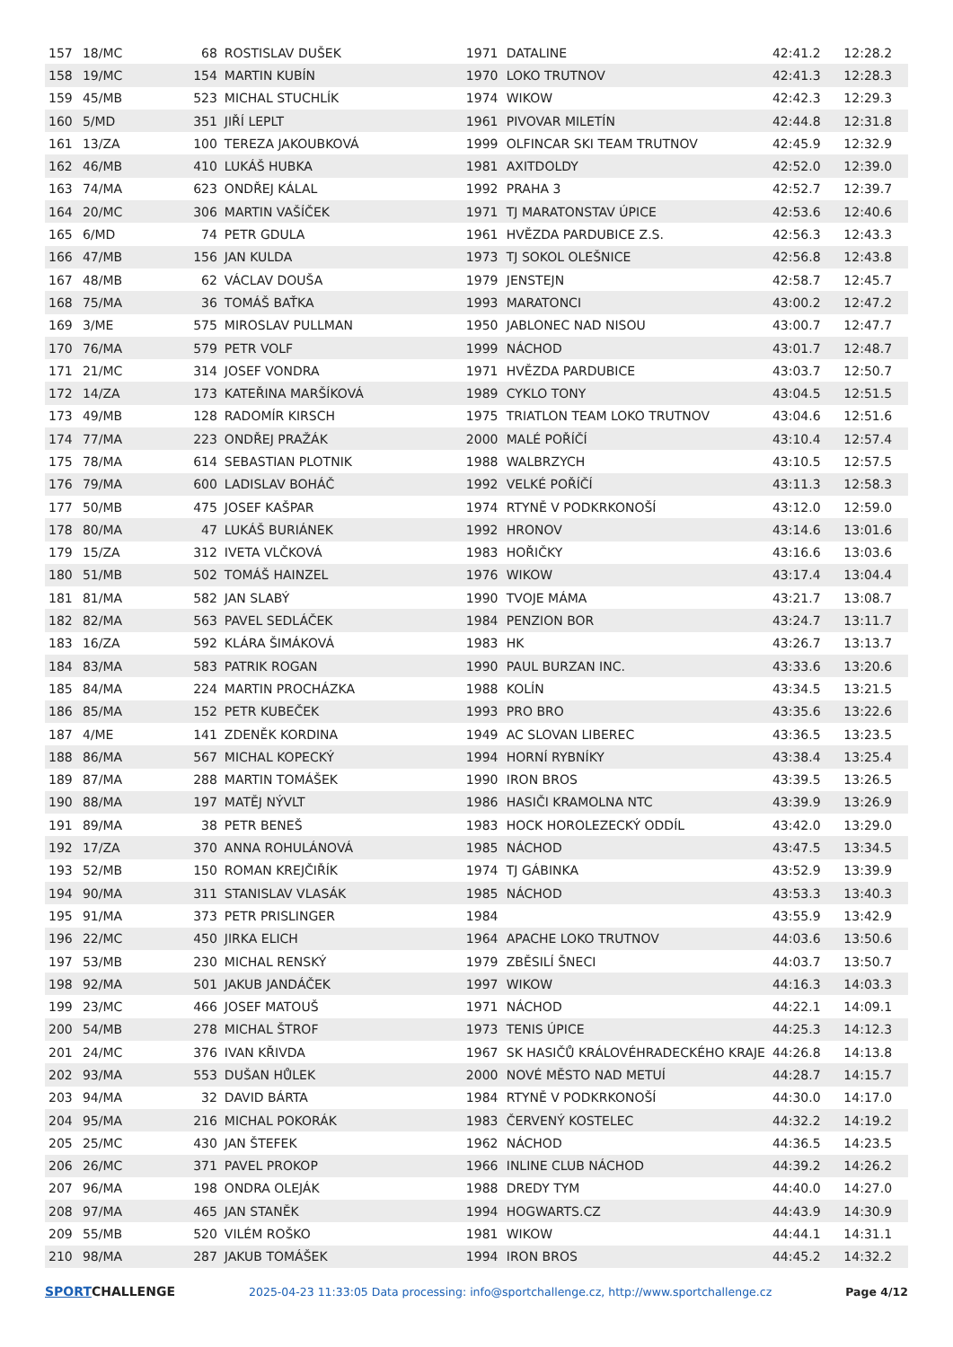| 157 | 18/MC | 68 | ROSTISLAV DUŠEK | 1971 | DATALINE | 42:41.2 | 12:28.2 |
| 158 | 19/MC | 154 | MARTIN KUBÍN | 1970 | LOKO TRUTNOV | 42:41.3 | 12:28.3 |
| 159 | 45/MB | 523 | MICHAL STUCHLÍK | 1974 | WIKOW | 42:42.3 | 12:29.3 |
| 160 | 5/MD | 351 | JIŘÍ LEPLT | 1961 | PIVOVAR MILETÍN | 42:44.8 | 12:31.8 |
| 161 | 13/ZA | 100 | TEREZA JAKOUBKOVÁ | 1999 | OLFINCAR SKI TEAM TRUTNOV | 42:45.9 | 12:32.9 |
| 162 | 46/MB | 410 | LUKÁŠ HUBKA | 1981 | AXITDOLDY | 42:52.0 | 12:39.0 |
| 163 | 74/MA | 623 | ONDŘEJ KÁLAL | 1992 | PRAHA 3 | 42:52.7 | 12:39.7 |
| 164 | 20/MC | 306 | MARTIN VAŠÍČEK | 1971 | TJ MARATONSTAV ÚPICE | 42:53.6 | 12:40.6 |
| 165 | 6/MD | 74 | PETR GDULA | 1961 | HVĚZDA PARDUBICE Z.S. | 42:56.3 | 12:43.3 |
| 166 | 47/MB | 156 | JAN KULDA | 1973 | TJ SOKOL OLEŠNICE | 42:56.8 | 12:43.8 |
| 167 | 48/MB | 62 | VÁCLAV DOUŠA | 1979 | JENSTEJN | 42:58.7 | 12:45.7 |
| 168 | 75/MA | 36 | TOMÁŠ BAŤKA | 1993 | MARATONCI | 43:00.2 | 12:47.2 |
| 169 | 3/ME | 575 | MIROSLAV PULLMAN | 1950 | JABLONEC NAD NISOU | 43:00.7 | 12:47.7 |
| 170 | 76/MA | 579 | PETR VOLF | 1999 | NÁCHOD | 43:01.7 | 12:48.7 |
| 171 | 21/MC | 314 | JOSEF VONDRA | 1971 | HVĚZDA PARDUBICE | 43:03.7 | 12:50.7 |
| 172 | 14/ZA | 173 | KATEŘINA MARŠÍKOVÁ | 1989 | CYKLO TONY | 43:04.5 | 12:51.5 |
| 173 | 49/MB | 128 | RADOMÍR KIRSCH | 1975 | TRIATLON TEAM LOKO TRUTNOV | 43:04.6 | 12:51.6 |
| 174 | 77/MA | 223 | ONDŘEJ PRAŽÁK | 2000 | MALÉ POŘÍČÍ | 43:10.4 | 12:57.4 |
| 175 | 78/MA | 614 | SEBASTIAN PLOTNIK | 1988 | WALBRZYCH | 43:10.5 | 12:57.5 |
| 176 | 79/MA | 600 | LADISLAV BOHÁČ | 1992 | VELKÉ POŘÍČÍ | 43:11.3 | 12:58.3 |
| 177 | 50/MB | 475 | JOSEF KAŠPAR | 1974 | RTYNĚ V PODKRKONOŠÍ | 43:12.0 | 12:59.0 |
| 178 | 80/MA | 47 | LUKÁŠ BURIÁNEK | 1992 | HRONOV | 43:14.6 | 13:01.6 |
| 179 | 15/ZA | 312 | IVETA VLČKOVÁ | 1983 | HOŘIČKY | 43:16.6 | 13:03.6 |
| 180 | 51/MB | 502 | TOMÁŠ HAINZEL | 1976 | WIKOW | 43:17.4 | 13:04.4 |
| 181 | 81/MA | 582 | JAN SLABÝ | 1990 | TVOJE MÁMA | 43:21.7 | 13:08.7 |
| 182 | 82/MA | 563 | PAVEL SEDLÁČEK | 1984 | PENZION BOR | 43:24.7 | 13:11.7 |
| 183 | 16/ZA | 592 | KLÁRA ŠIMÁKOVÁ | 1983 | HK | 43:26.7 | 13:13.7 |
| 184 | 83/MA | 583 | PATRIK ROGAN | 1990 | PAUL BURZAN INC. | 43:33.6 | 13:20.6 |
| 185 | 84/MA | 224 | MARTIN PROCHÁZKA | 1988 | KOLÍN | 43:34.5 | 13:21.5 |
| 186 | 85/MA | 152 | PETR KUBEČEK | 1993 | PRO BRO | 43:35.6 | 13:22.6 |
| 187 | 4/ME | 141 | ZDENĚK KORDINA | 1949 | AC SLOVAN LIBEREC | 43:36.5 | 13:23.5 |
| 188 | 86/MA | 567 | MICHAL KOPECKÝ | 1994 | HORNÍ RYBNÍKY | 43:38.4 | 13:25.4 |
| 189 | 87/MA | 288 | MARTIN TOMÁŠEK | 1990 | IRON BROS | 43:39.5 | 13:26.5 |
| 190 | 88/MA | 197 | MATĚJ NÝVLT | 1986 | HASIČI KRAMOLNA NTC | 43:39.9 | 13:26.9 |
| 191 | 89/MA | 38 | PETR BENEŠ | 1983 | HOCK HOROLEZECKÝ ODDÍL | 43:42.0 | 13:29.0 |
| 192 | 17/ZA | 370 | ANNA ROHULÁNOVÁ | 1985 | NÁCHOD | 43:47.5 | 13:34.5 |
| 193 | 52/MB | 150 | ROMAN KREJČIŘÍK | 1974 | TJ GÁBINKA | 43:52.9 | 13:39.9 |
| 194 | 90/MA | 311 | STANISLAV VLASÁK | 1985 | NÁCHOD | 43:53.3 | 13:40.3 |
| 195 | 91/MA | 373 | PETR PRISLINGER | 1984 | | 43:55.9 | 13:42.9 |
| 196 | 22/MC | 450 | JIRKA ELICH | 1964 | APACHE LOKO TRUTNOV | 44:03.6 | 13:50.6 |
| 197 | 53/MB | 230 | MICHAL RENSKÝ | 1979 | ZBĚSILÍ ŠNECI | 44:03.7 | 13:50.7 |
| 198 | 92/MA | 501 | JAKUB JANDÁČEK | 1997 | WIKOW | 44:16.3 | 14:03.3 |
| 199 | 23/MC | 466 | JOSEF MATOUŠ | 1971 | NÁCHOD | 44:22.1 | 14:09.1 |
| 200 | 54/MB | 278 | MICHAL ŠTROF | 1973 | TENIS ÚPICE | 44:25.3 | 14:12.3 |
| 201 | 24/MC | 376 | IVAN KŘIVDA | 1967 | SK HASIČŮ KRÁLOVÉHRADECKÉHO KRAJE | 44:26.8 | 14:13.8 |
| 202 | 93/MA | 553 | DUŠAN HŮLEK | 2000 | NOVÉ MĚSTO NAD METUÍ | 44:28.7 | 14:15.7 |
| 203 | 94/MA | 32 | DAVID BÁRTA | 1984 | RTYNĚ V PODKRKONOŠÍ | 44:30.0 | 14:17.0 |
| 204 | 95/MA | 216 | MICHAL POKORÁK | 1983 | ČERVENÝ KOSTELEC | 44:32.2 | 14:19.2 |
| 205 | 25/MC | 430 | JAN ŠTEFEK | 1962 | NÁCHOD | 44:36.5 | 14:23.5 |
| 206 | 26/MC | 371 | PAVEL PROKOP | 1966 | INLINE CLUB NÁCHOD | 44:39.2 | 14:26.2 |
| 207 | 96/MA | 198 | ONDRA OLEJÁK | 1988 | DREDY TYM | 44:40.0 | 14:27.0 |
| 208 | 97/MA | 465 | JAN STANĚK | 1994 | HOGWARTS.CZ | 44:43.9 | 14:30.9 |
| 209 | 55/MB | 520 | VILÉM ROŠKO | 1981 | WIKOW | 44:44.1 | 14:31.1 |
| 210 | 98/MA | 287 | JAKUB TOMÁŠEK | 1994 | IRON BROS | 44:45.2 | 14:32.2 |
SPORTCHALLENGE
2025-04-23 11:33:05 Data processing: info@sportchallenge.cz, http://www.sportchallenge.cz
Page 4/12